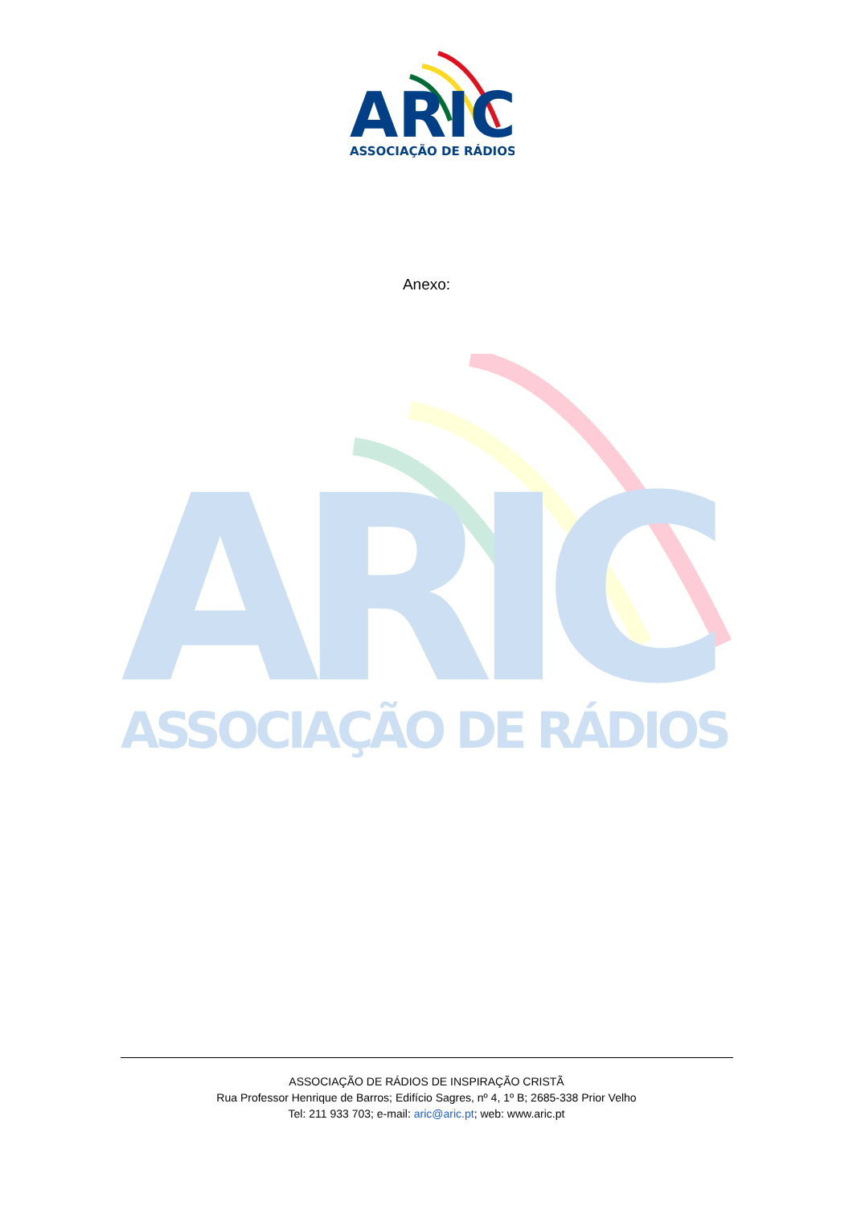ARIC
ASSOCIAÇÃO DE RÁDIOS
ARIC
ASSOCIAÇÃO DE RÁDIOS
Anexo:
ASSOCIAÇÃO DE RÁDIOS DE INSPIRAÇÃO CRISTÃ
Rua Professor Henrique de Barros; Edifício Sagres, nº 4, 1º B; 2685-338 Prior Velho
Tel: 211 933 703; e-mail: aric@aric.pt; web: www.aric.pt